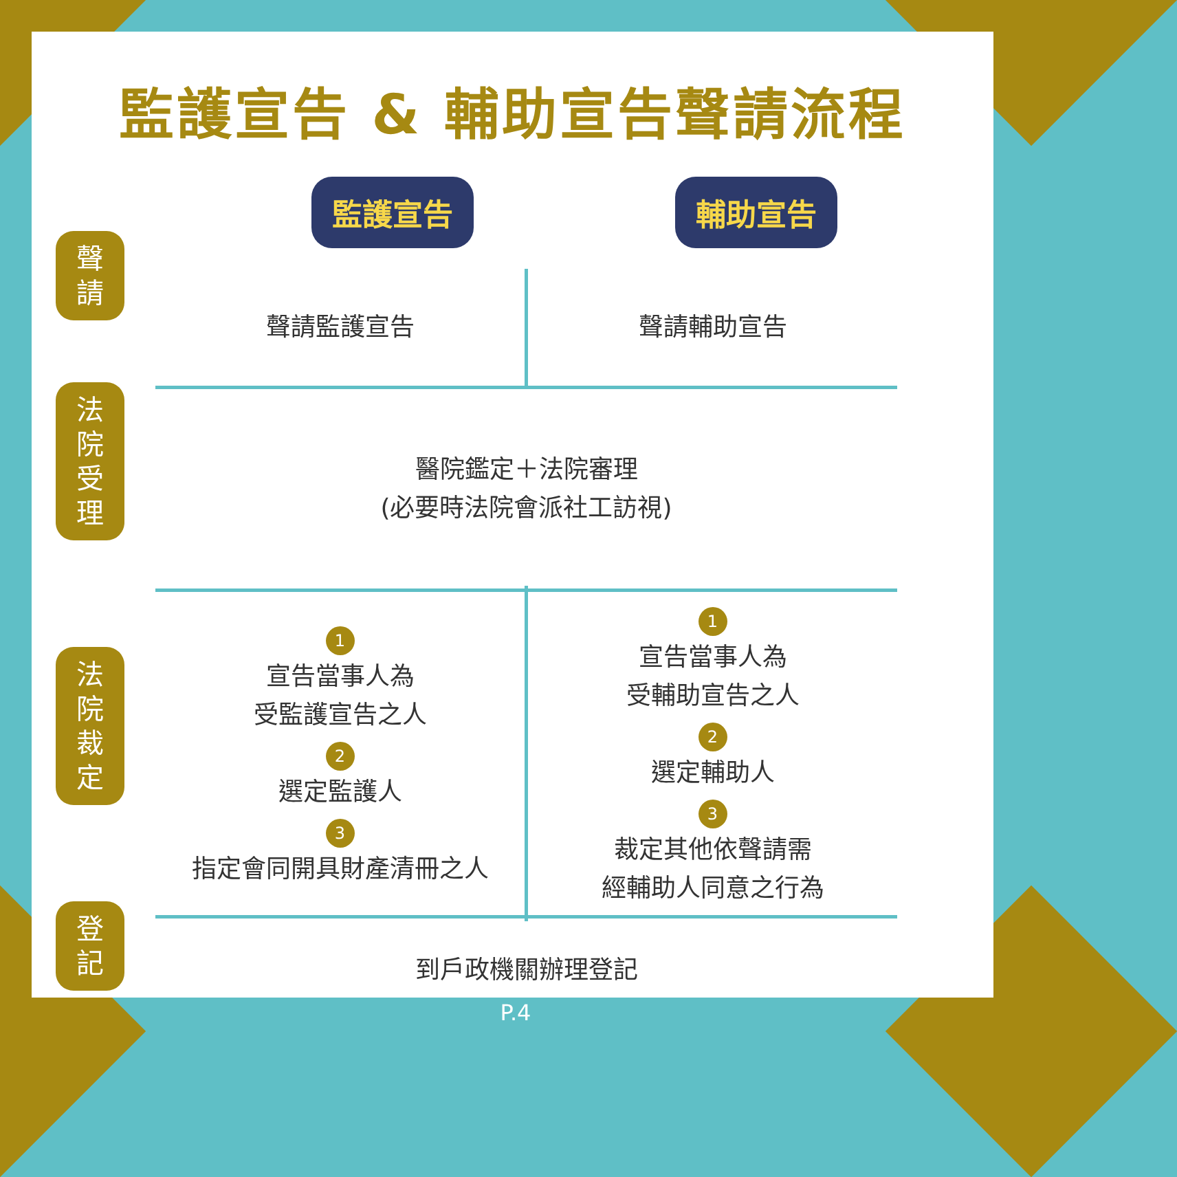監護宣告 & 輔助宣告聲請流程
監護宣告 輔助宣告
聲
請
法
院
受
理
法
院
裁
定
登
記
聲請監護宣告
聲請輔助宣告
醫院鑑定＋法院審理
(必要時法院會派社工訪視)
1
宣告當事人為
受監護宣告之人
2
選定監護人
3
指定會同開具財產清冊之人
1
宣告當事人為
受輔助宣告之人
2
選定輔助人
3
裁定其他依聲請需
經輔助人同意之行為
到戶政機關辦理登記
P.4